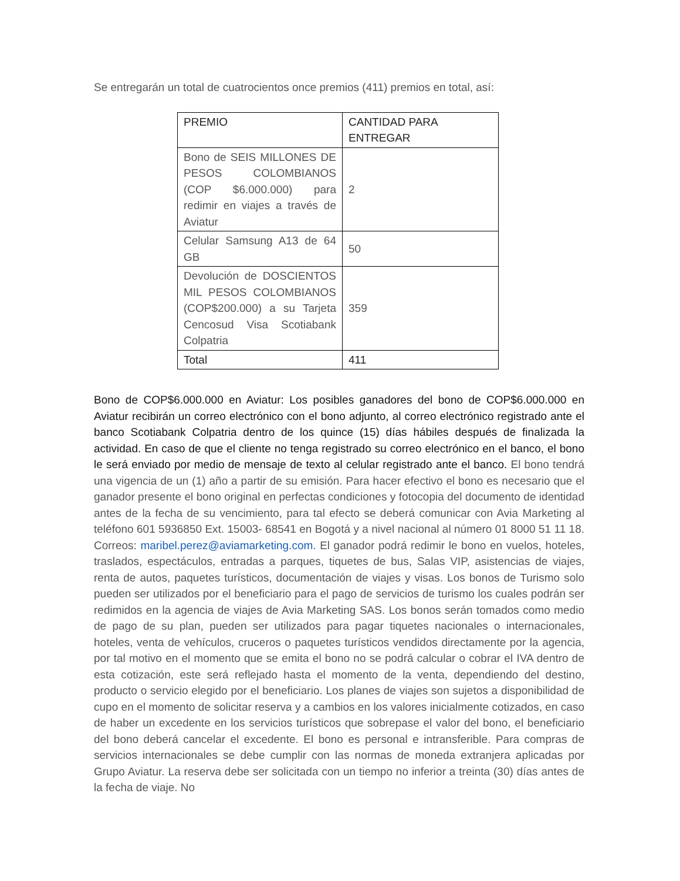Se entregarán un total de cuatrocientos once premios (411) premios en total, así:
| PREMIO | CANTIDAD PARA ENTREGAR |
| Bono de SEIS MILLONES DE PESOS COLOMBIANOS (COP $6.000.000) para redimir en viajes a través de Aviatur | 2 |
| Celular Samsung A13 de 64 GB | 50 |
| Devolución de DOSCIENTOS MIL PESOS COLOMBIANOS (COP$200.000) a su Tarjeta Cencosud Visa Scotiabank Colpatria | 359 |
| Total | 411 |
Bono de COP$6.000.000 en Aviatur: Los posibles ganadores del bono de COP$6.000.000 en Aviatur recibirán un correo electrónico con el bono adjunto, al correo electrónico registrado ante el banco Scotiabank Colpatria dentro de los quince (15) días hábiles después de finalizada la actividad. En caso de que el cliente no tenga registrado su correo electrónico en el banco, el bono le será enviado por medio de mensaje de texto al celular registrado ante el banco. El bono tendrá una vigencia de un (1) año a partir de su emisión. Para hacer efectivo el bono es necesario que el ganador presente el bono original en perfectas condiciones y fotocopia del documento de identidad antes de la fecha de su vencimiento, para tal efecto se deberá comunicar con Avia Marketing al teléfono 601 5936850 Ext. 15003- 68541 en Bogotá y a nivel nacional al número 01 8000 51 11 18. Correos: maribel.perez@aviamarketing.com. El ganador podrá redimir le bono en vuelos, hoteles, traslados, espectáculos, entradas a parques, tiquetes de bus, Salas VIP, asistencias de viajes, renta de autos, paquetes turísticos, documentación de viajes y visas. Los bonos de Turismo solo pueden ser utilizados por el beneficiario para el pago de servicios de turismo los cuales podrán ser redimidos en la agencia de viajes de Avia Marketing SAS. Los bonos serán tomados como medio de pago de su plan, pueden ser utilizados para pagar tiquetes nacionales o internacionales, hoteles, venta de vehículos, cruceros o paquetes turísticos vendidos directamente por la agencia, por tal motivo en el momento que se emita el bono no se podrá calcular o cobrar el IVA dentro de esta cotización, este será reflejado hasta el momento de la venta, dependiendo del destino, producto o servicio elegido por el beneficiario. Los planes de viajes son sujetos a disponibilidad de cupo en el momento de solicitar reserva y a cambios en los valores inicialmente cotizados, en caso de haber un excedente en los servicios turísticos que sobrepase el valor del bono, el beneficiario del bono deberá cancelar el excedente. El bono es personal e intransferible. Para compras de servicios internacionales se debe cumplir con las normas de moneda extranjera aplicadas por Grupo Aviatur. La reserva debe ser solicitada con un tiempo no inferior a treinta (30) días antes de la fecha de viaje. No